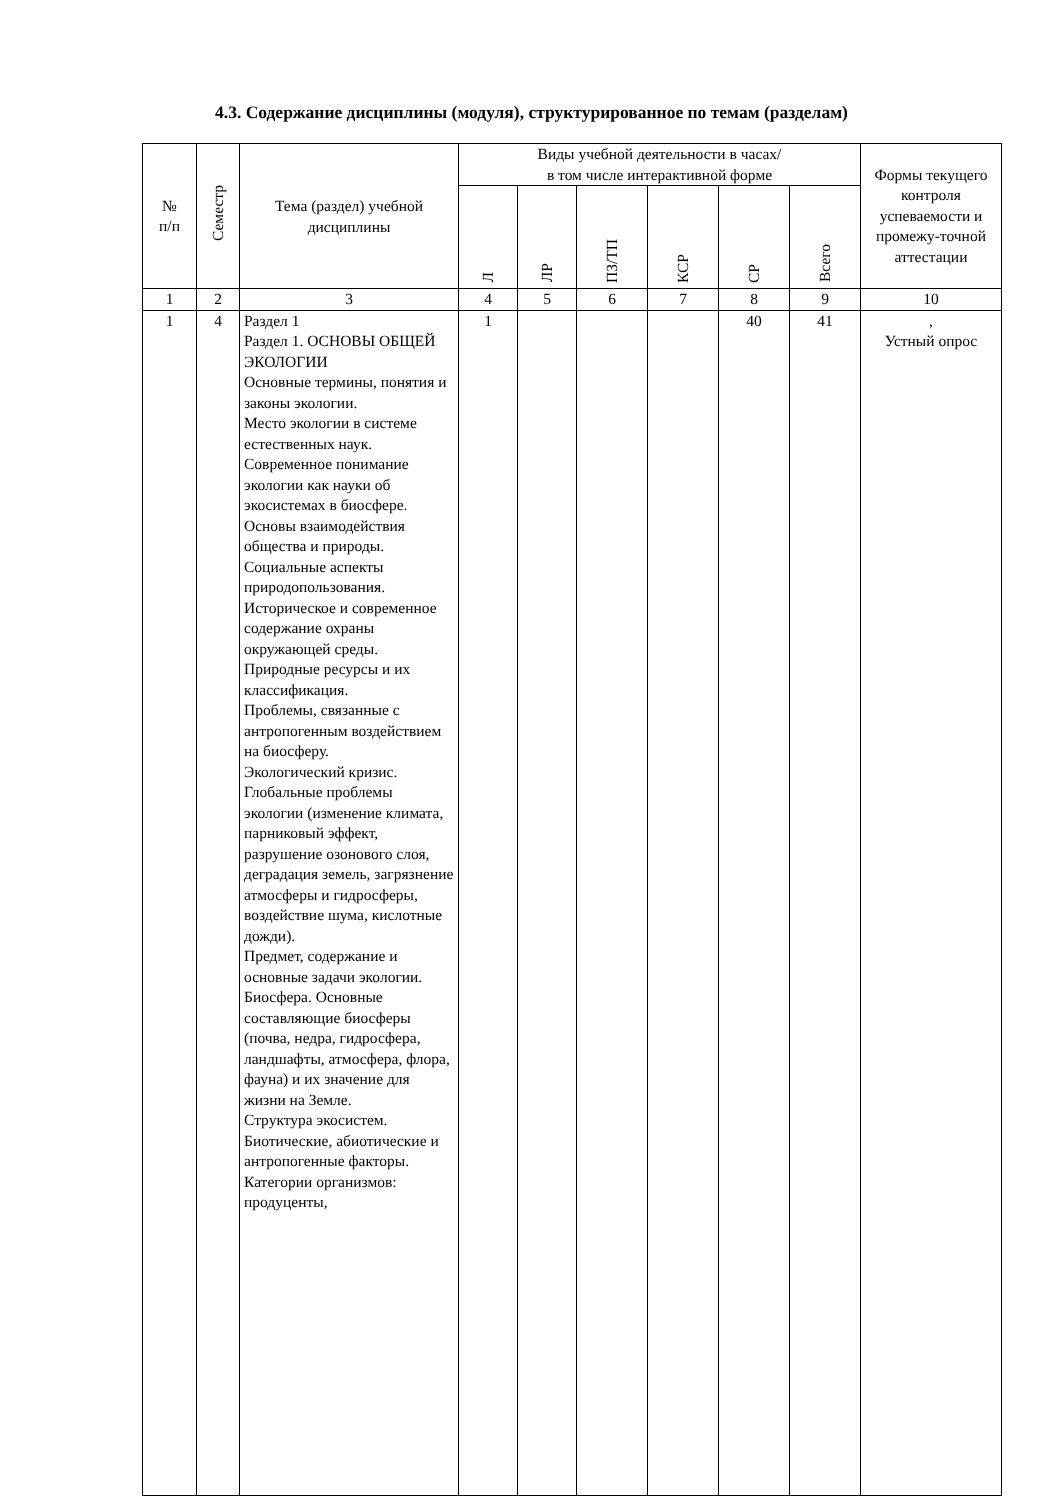4.3. Содержание дисциплины (модуля), структурированное по темам (разделам)
| № п/п | Семестр | Тема (раздел) учебной дисциплины | Виды учебной деятельности в часах/ в том числе интерактивной форме | | | | | | Формы текущего контроля успеваемости и промежу-точной аттестации |
| --- | --- | --- | --- | --- | --- | --- | --- | --- | --- |
| | | | Л | ЛР | ПЗ/ТП | КСР | СР | Всего | |
| 1 | 2 | 3 | 4 | 5 | 6 | 7 | 8 | 9 | 10 |
| 1 | 4 | Раздел 1 Раздел 1. ОСНОВЫ ОБЩЕЙ ЭКОЛОГИИ Основные термины, понятия и законы экологии. Место экологии в системе естественных наук. Современное понимание экологии как науки об экосистемах в биосфере. Основы взаимодействия общества и природы. Социальные аспекты природопользования. Историческое и современное содержание охраны окружающей среды. Природные ресурсы и их классификация. Проблемы, связанные с антропогенным воздействием на биосферу. Экологический кризис. Глобальные проблемы экологии (изменение климата, парниковый эффект, разрушение озонового слоя, деградация земель, загрязнение атмосферы и гидросферы, воздействие шума, кислотные дожди). Предмет, содержание и основные задачи экологии. Биосфера. Основные составляющие биосферы (почва, недра, гидросфера, ландшафты, атмосфера, флора, фауна) и их значение для жизни на Земле. Структура экосистем. Биотические, абиотические и антропогенные факторы. Категории организмов: продуценты, | 1 | | | | 40 | 41 | , Устный опрос |